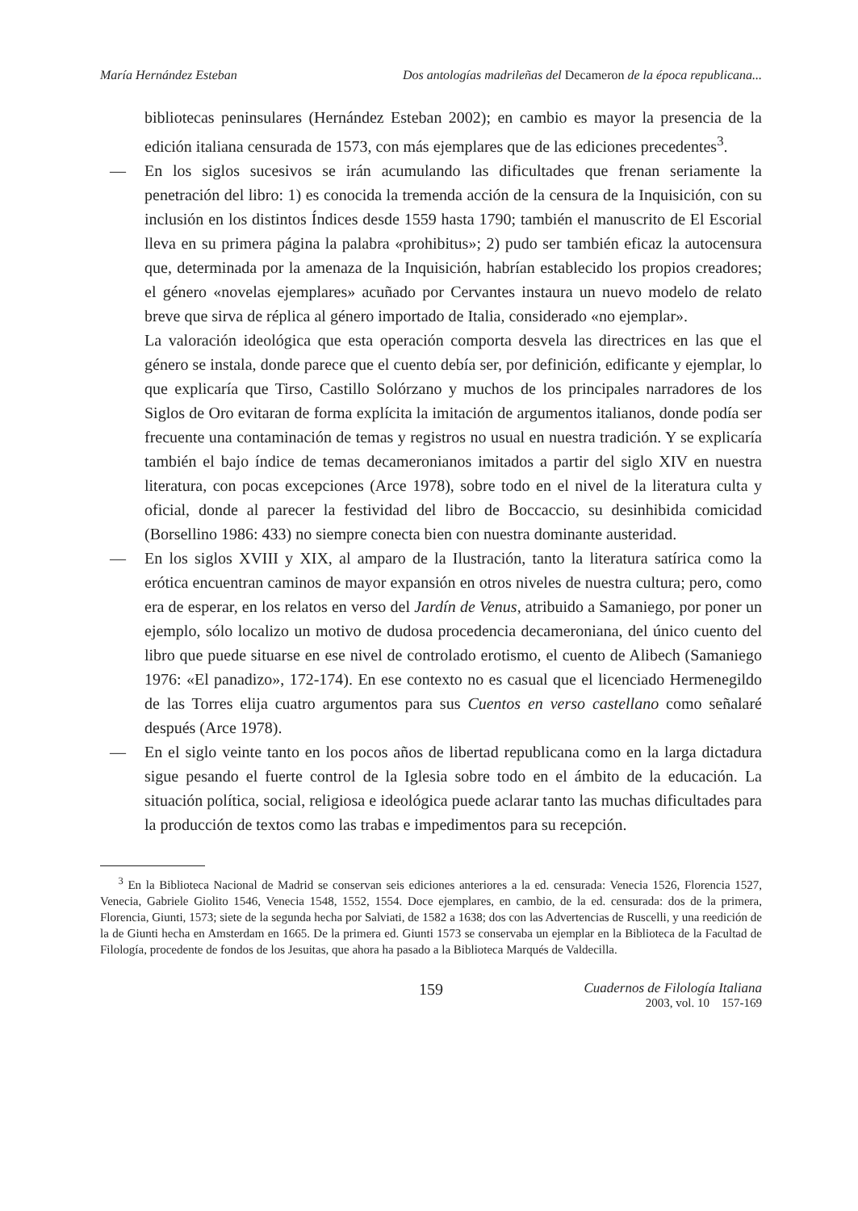María Hernández Esteban Dos antologías madrileñas del Decameron de la época republicana...
bibliotecas peninsulares (Hernández Esteban 2002); en cambio es mayor la presencia de la edición italiana censurada de 1573, con más ejemplares que de las ediciones precedentes<sup>3</sup>.
— En los siglos sucesivos se irán acumulando las dificultades que frenan seriamente la penetración del libro: 1) es conocida la tremenda acción de la censura de la Inquisición, con su inclusión en los distintos Índices desde 1559 hasta 1790; también el manuscrito de El Escorial lleva en su primera página la palabra «prohibitus»; 2) pudo ser también eficaz la autocensura que, determinada por la amenaza de la Inquisición, habrían establecido los propios creadores; el género «novelas ejemplares» acuñado por Cervantes instaura un nuevo modelo de relato breve que sirva de réplica al género importado de Italia, considerado «no ejemplar».
La valoración ideológica que esta operación comporta desvela las directrices en las que el género se instala, donde parece que el cuento debía ser, por definición, edificante y ejemplar, lo que explicaría que Tirso, Castillo Solórzano y muchos de los principales narradores de los Siglos de Oro evitaran de forma explícita la imitación de argumentos italianos, donde podía ser frecuente una contaminación de temas y registros no usual en nuestra tradición. Y se explicaría también el bajo índice de temas decameronianos imitados a partir del siglo XIV en nuestra literatura, con pocas excepciones (Arce 1978), sobre todo en el nivel de la literatura culta y oficial, donde al parecer la festividad del libro de Boccaccio, su desinhibida comicidad (Borsellino 1986: 433) no siempre conecta bien con nuestra dominante austeridad.
— En los siglos XVIII y XIX, al amparo de la Ilustración, tanto la literatura satírica como la erótica encuentran caminos de mayor expansión en otros niveles de nuestra cultura; pero, como era de esperar, en los relatos en verso del Jardín de Venus, atribuido a Samaniego, por poner un ejemplo, sólo localizo un motivo de dudosa procedencia decameroniana, del único cuento del libro que puede situarse en ese nivel de controlado erotismo, el cuento de Alibech (Samaniego 1976: «El panadizo», 172-174). En ese contexto no es casual que el licenciado Hermenegildo de las Torres elija cuatro argumentos para sus Cuentos en verso castellano como señalaré después (Arce 1978).
— En el siglo veinte tanto en los pocos años de libertad republicana como en la larga dictadura sigue pesando el fuerte control de la Iglesia sobre todo en el ámbito de la educación. La situación política, social, religiosa e ideológica puede aclarar tanto las muchas dificultades para la producción de textos como las trabas e impedimentos para su recepción.
<sup>3</sup> En la Biblioteca Nacional de Madrid se conservan seis ediciones anteriores a la ed. censurada: Venecia 1526, Florencia 1527, Venecia, Gabriele Giolito 1546, Venecia 1548, 1552, 1554. Doce ejemplares, en cambio, de la ed. censurada: dos de la primera, Florencia, Giunti, 1573; siete de la segunda hecha por Salviati, de 1582 a 1638; dos con las Advertencias de Ruscelli, y una reedición de la de Giunti hecha en Amsterdam en 1665. De la primera ed. Giunti 1573 se conservaba un ejemplar en la Biblioteca de la Facultad de Filología, procedente de fondos de los Jesuitas, que ahora ha pasado a la Biblioteca Marqués de Valdecilla.
159
Cuadernos de Filología Italiana
2003, vol. 10 157-169